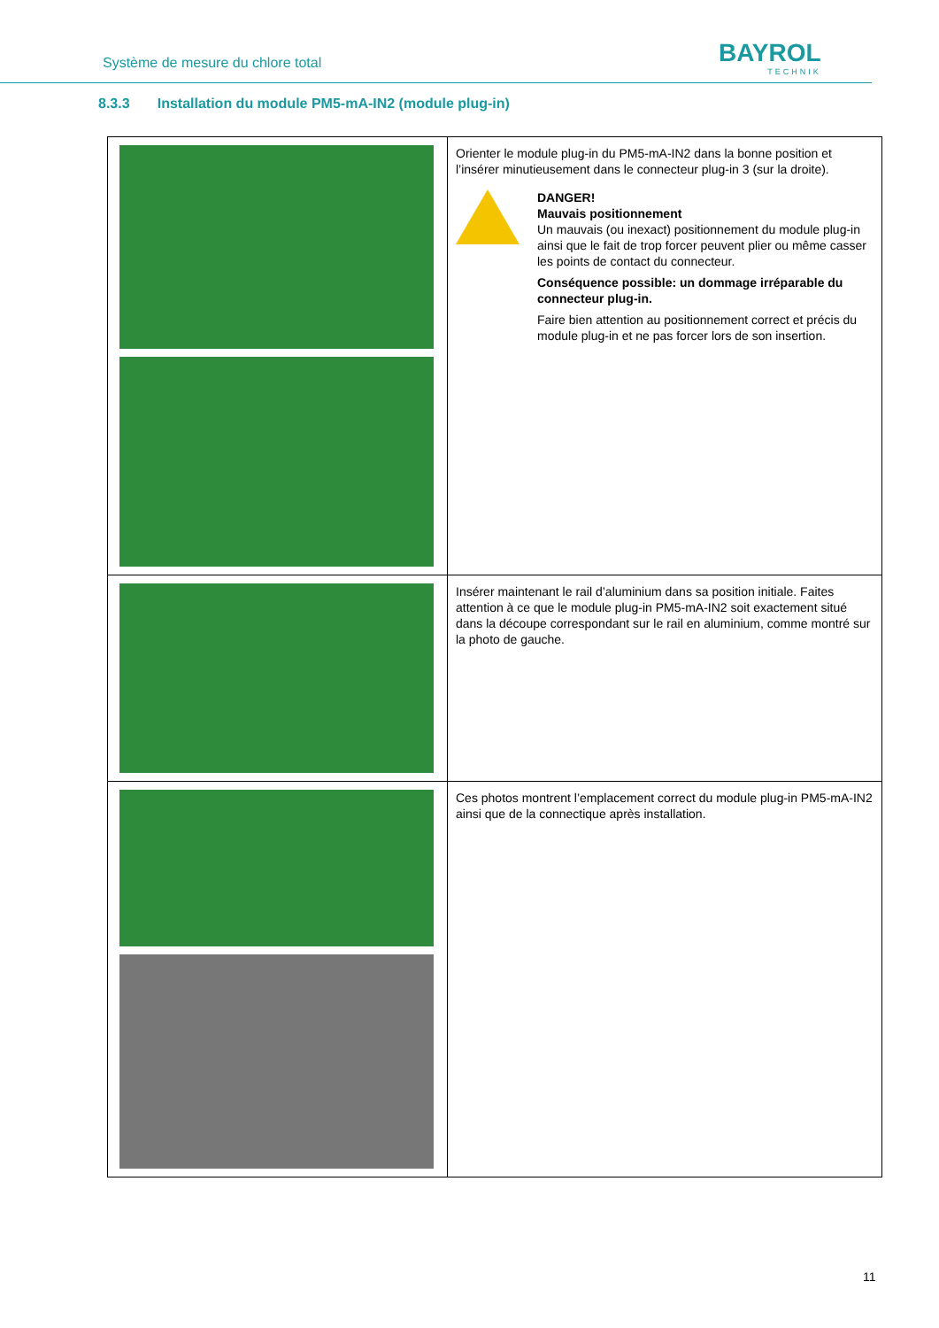Système de mesure du chlore total
BAYROL
TECHNIK
8.3.3 Installation du module PM5-mA-IN2 (module plug-in)
| | Orienter le module plug-in du PM5-mA-IN2 dans la bonne position et l’insérer minutieusement dans le connecteur plug-in 3 (sur la droite). DANGER! Mauvais positionnement Un mauvais (ou inexact) positionnement du module plug-in ainsi que le fait de trop forcer peuvent plier ou même casser les points de contact du connecteur. Conséquence possible: un dommage irréparable du connecteur plug-in. Faire bien attention au positionnement correct et précis du module plug-in et ne pas forcer lors de son insertion. |
| | Insérer maintenant le rail d’aluminium dans sa position initiale. Faites attention à ce que le module plug-in PM5-mA-IN2 soit exactement situé dans la découpe correspondant sur le rail en aluminium, comme montré sur la photo de gauche. |
| | Ces photos montrent l’emplacement correct du module plug-in PM5-mA-IN2 ainsi que de la connectique après installation. |
11